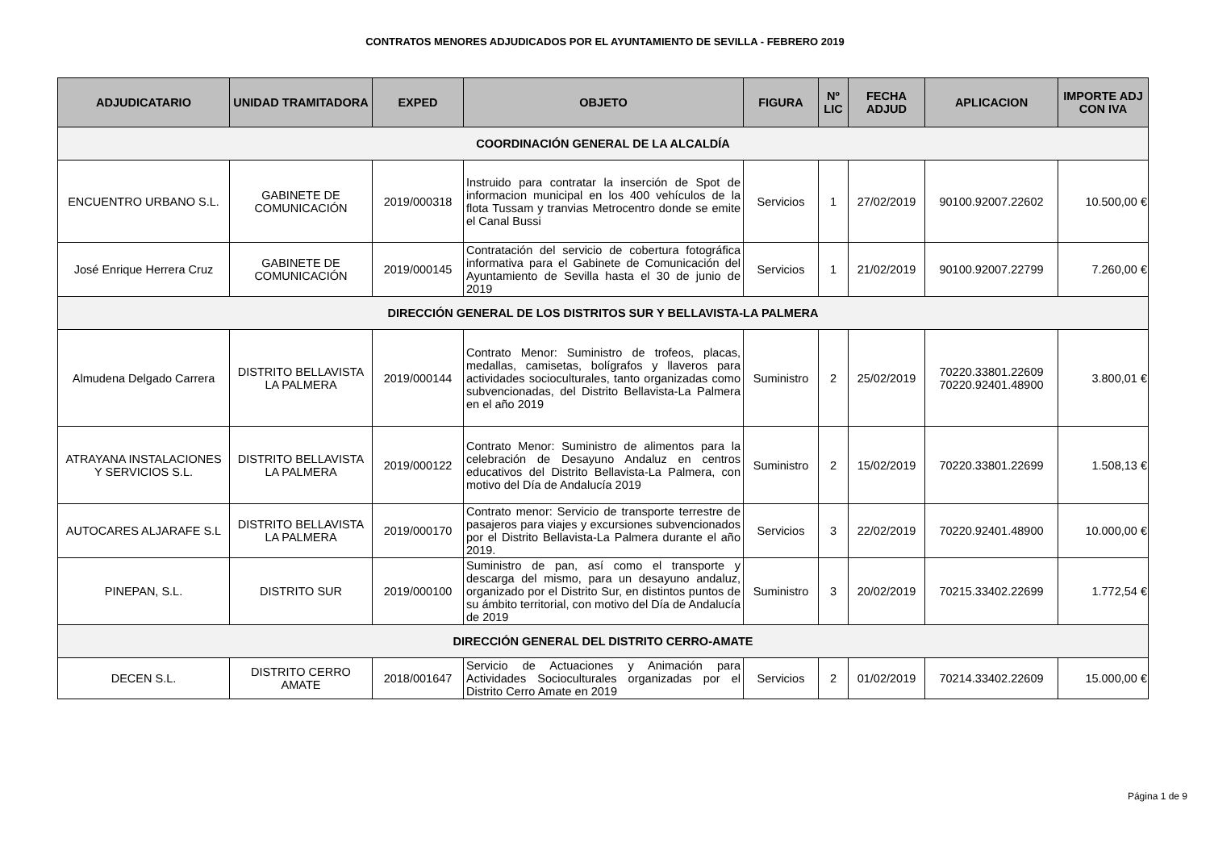CONTRATOS MENORES ADJUDICADOS POR EL AYUNTAMIENTO DE SEVILLA - FEBRERO 2019
| ADJUDICATARIO | UNIDAD TRAMITADORA | EXPED | OBJETO | FIGURA | Nº LIC | FECHA ADJUD | APLICACION | IMPORTE ADJ CON IVA |
| --- | --- | --- | --- | --- | --- | --- | --- | --- |
| COORDINACIÓN GENERAL DE LA ALCALDÍA | | | | | | | | |
| ENCUENTRO URBANO S.L. | GABINETE DE COMUNICACIÓN | 2019/000318 | Instruido para contratar la inserción de Spot de informacion municipal en los 400 vehículos de la flota Tussam y tranvias Metrocentro donde se emite el Canal Bussi | Servicios | 1 | 27/02/2019 | 90100.92007.22602 | 10.500,00 € |
| José Enrique Herrera Cruz | GABINETE DE COMUNICACIÓN | 2019/000145 | Contratación del servicio de cobertura fotográfica informativa para el Gabinete de Comunicación del Ayuntamiento de Sevilla hasta el 30 de junio de 2019 | Servicios | 1 | 21/02/2019 | 90100.92007.22799 | 7.260,00 € |
| DIRECCIÓN GENERAL DE LOS DISTRITOS SUR Y BELLAVISTA-LA PALMERA | | | | | | | | |
| Almudena Delgado Carrera | DISTRITO BELLAVISTA LA PALMERA | 2019/000144 | Contrato Menor: Suministro de trofeos, placas, medallas, camisetas, bolígrafos y llaveros para actividades socioculturales, tanto organizadas como subvencionadas, del Distrito Bellavista-La Palmera en el año 2019 | Suministro | 2 | 25/02/2019 | 70220.33801.22609 70220.92401.48900 | 3.800,01 € |
| ATRAYANA INSTALACIONES Y SERVICIOS S.L. | DISTRITO BELLAVISTA LA PALMERA | 2019/000122 | Contrato Menor: Suministro de alimentos para la celebración de Desayuno Andaluz en centros educativos del Distrito Bellavista-La Palmera, con motivo del Día de Andalucía 2019 | Suministro | 2 | 15/02/2019 | 70220.33801.22699 | 1.508,13 € |
| AUTOCARES ALJARAFE S.L | DISTRITO BELLAVISTA LA PALMERA | 2019/000170 | Contrato menor: Servicio de transporte terrestre de pasajeros para viajes y excursiones subvencionados por el Distrito Bellavista-La Palmera durante el año 2019. | Servicios | 3 | 22/02/2019 | 70220.92401.48900 | 10.000,00 € |
| PINEPAN, S.L. | DISTRITO SUR | 2019/000100 | Suministro de pan, así como el transporte y descarga del mismo, para un desayuno andaluz, organizado por el Distrito Sur, en distintos puntos de su ámbito territorial, con motivo del Día de Andalucía de 2019 | Suministro | 3 | 20/02/2019 | 70215.33402.22699 | 1.772,54 € |
| DIRECCIÓN GENERAL DEL DISTRITO CERRO-AMATE | | | | | | | | |
| DECEN S.L. | DISTRITO CERRO AMATE | 2018/001647 | Servicio de Actuaciones y Animación para Actividades Socioculturales organizadas por el Distrito Cerro Amate en 2019 | Servicios | 2 | 01/02/2019 | 70214.33402.22609 | 15.000,00 € |
Página 1 de 9